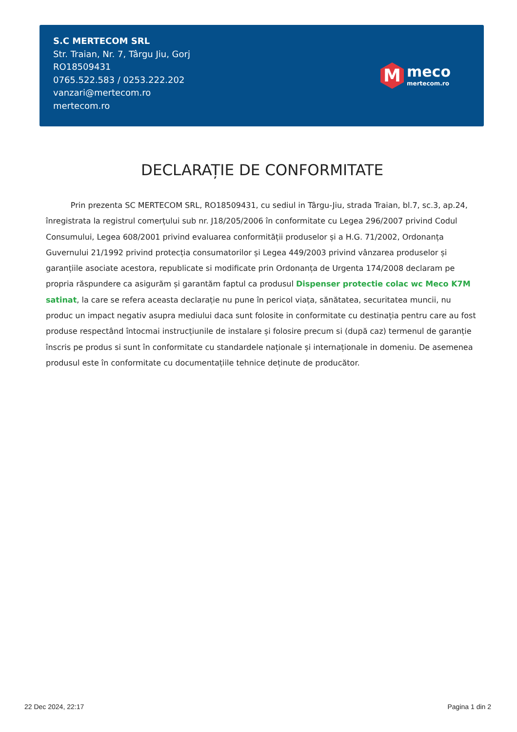S.C MERTECOM SRL
Str. Traian, Nr. 7, Târgu Jiu, Gorj
RO18509431
0765.522.583 / 0253.222.202
vanzari@mertecom.ro
mertecom.ro
M
meco
mertecom.ro
DECLARAȚIE DE CONFORMITATE
Prin prezenta SC MERTECOM SRL, RO18509431, cu sediul in Târgu-Jiu, strada Traian, bl.7, sc.3, ap.24, înregistrata la registrul comerțului sub nr. J18/205/2006 în conformitate cu Legea 296/2007 privind Codul Consumului, Legea 608/2001 privind evaluarea conformității produselor și a H.G. 71/2002, Ordonanța Guvernului 21/1992 privind protecția consumatorilor și Legea 449/2003 privind vânzarea produselor și garanțiile asociate acestora, republicate si modificate prin Ordonanța de Urgenta 174/2008 declaram pe propria răspundere ca asigurăm și garantăm faptul ca produsul Dispenser protectie colac wc Meco K7M satinat, la care se refera aceasta declarație nu pune în pericol viața, sănătatea, securitatea muncii, nu produc un impact negativ asupra mediului daca sunt folosite in conformitate cu destinația pentru care au fost produse respectând întocmai instrucțiunile de instalare și folosire precum si (după caz) termenul de garanție înscris pe produs si sunt în conformitate cu standardele naționale și internaționale in domeniu. De asemenea produsul este în conformitate cu documentațiile tehnice deținute de producător.
22 Dec 2024, 22:17 Pagina 1 din 2